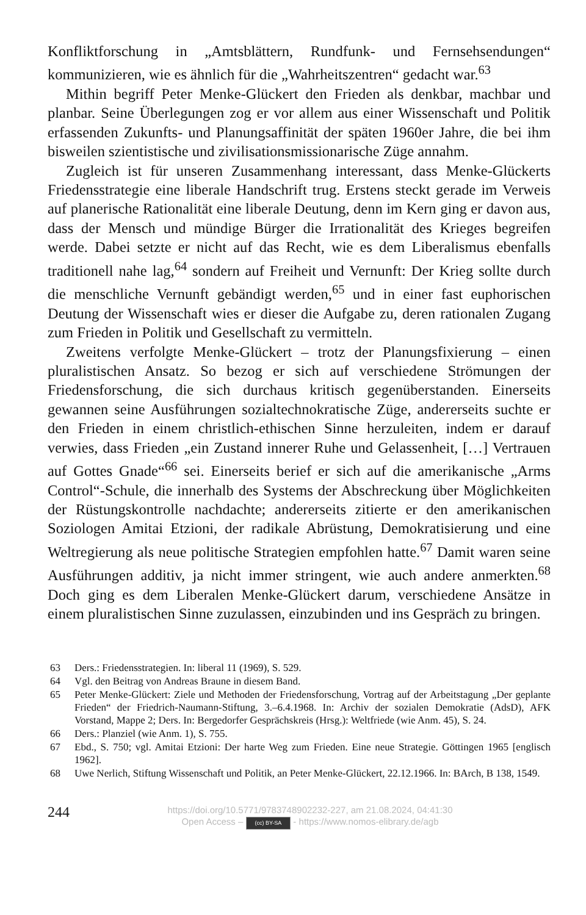Konfliktforschung in „Amtsblättern, Rundfunk- und Fernsehsendungen“ kommunizieren, wie es ähnlich für die „Wahrheitszentren“ gedacht war.<sup>63</sup>
Mithin begriff Peter Menke-Glückert den Frieden als denkbar, machbar und planbar. Seine Überlegungen zog er vor allem aus einer Wissenschaft und Politik erfassenden Zukunfts- und Planungsaffinität der späten 1960er Jahre, die bei ihm bisweilen szientistische und zivilisationsmissionarische Züge annahm.
Zugleich ist für unseren Zusammenhang interessant, dass Menke-Glückerts Friedensstrategie eine liberale Handschrift trug. Erstens steckt gerade im Verweis auf planerische Rationalität eine liberale Deutung, denn im Kern ging er davon aus, dass der Mensch und mündige Bürger die Irrationalität des Krieges begreifen werde. Dabei setzte er nicht auf das Recht, wie es dem Liberalismus ebenfalls traditionell nahe lag,<sup>64</sup> sondern auf Freiheit und Vernunft: Der Krieg sollte durch die menschliche Vernunft gebändigt werden,<sup>65</sup> und in einer fast euphorischen Deutung der Wissenschaft wies er dieser die Aufgabe zu, deren rationalen Zugang zum Frieden in Politik und Gesellschaft zu vermitteln.
Zweitens verfolgte Menke-Glückert – trotz der Planungsfixierung – einen pluralistischen Ansatz. So bezog er sich auf verschiedene Strömungen der Friedensforschung, die sich durchaus kritisch gegenüberstanden. Einerseits gewannen seine Ausführungen sozialtechnokratische Züge, andererseits suchte er den Frieden in einem christlich-ethischen Sinne herzuleiten, indem er darauf verwies, dass Frieden „ein Zustand innerer Ruhe und Gelassenheit, […] Vertrauen auf Gottes Gnade“<sup>66</sup> sei. Einerseits berief er sich auf die amerikanische „Arms Control“-Schule, die innerhalb des Systems der Abschreckung über Möglichkeiten der Rüstungskontrolle nachdachte; andererseits zitierte er den amerikanischen Soziologen Amitai Etzioni, der radikale Abrüstung, Demokratisierung und eine Weltregierung als neue politische Strategien empfohlen hatte.<sup>67</sup> Damit waren seine Ausführungen additiv, ja nicht immer stringent, wie auch andere anmerkten.<sup>68</sup> Doch ging es dem Liberalen Menke-Glückert darum, verschiedene Ansätze in einem pluralistischen Sinne zuzulassen, einzubinden und ins Gespräch zu bringen.
63 Ders.: Friedensstrategien. In: liberal 11 (1969), S. 529.
64 Vgl. den Beitrag von Andreas Braune in diesem Band.
65 Peter Menke-Glückert: Ziele und Methoden der Friedensforschung, Vortrag auf der Arbeitstagung „Der geplante Frieden“ der Friedrich-Naumann-Stiftung, 3.–6.4.1968. In: Archiv der sozialen Demokratie (AdsD), AFK Vorstand, Mappe 2; Ders. In: Bergedorfer Gesprächskreis (Hrsg.): Weltfriede (wie Anm. 45), S. 24.
66 Ders.: Planziel (wie Anm. 1), S. 755.
67 Ebd., S. 750; vgl. Amitai Etzioni: Der harte Weg zum Frieden. Eine neue Strategie. Göttingen 1965 [englisch 1962].
68 Uwe Nerlich, Stiftung Wissenschaft und Politik, an Peter Menke-Glückert, 22.12.1966. In: BArch, B 138, 1549.
244
https://doi.org/10.5771/9783748902232-227, am 21.08.2024, 04:41:30
Open Access – (cc) BY-SA - https://www.nomos-elibrary.de/agb